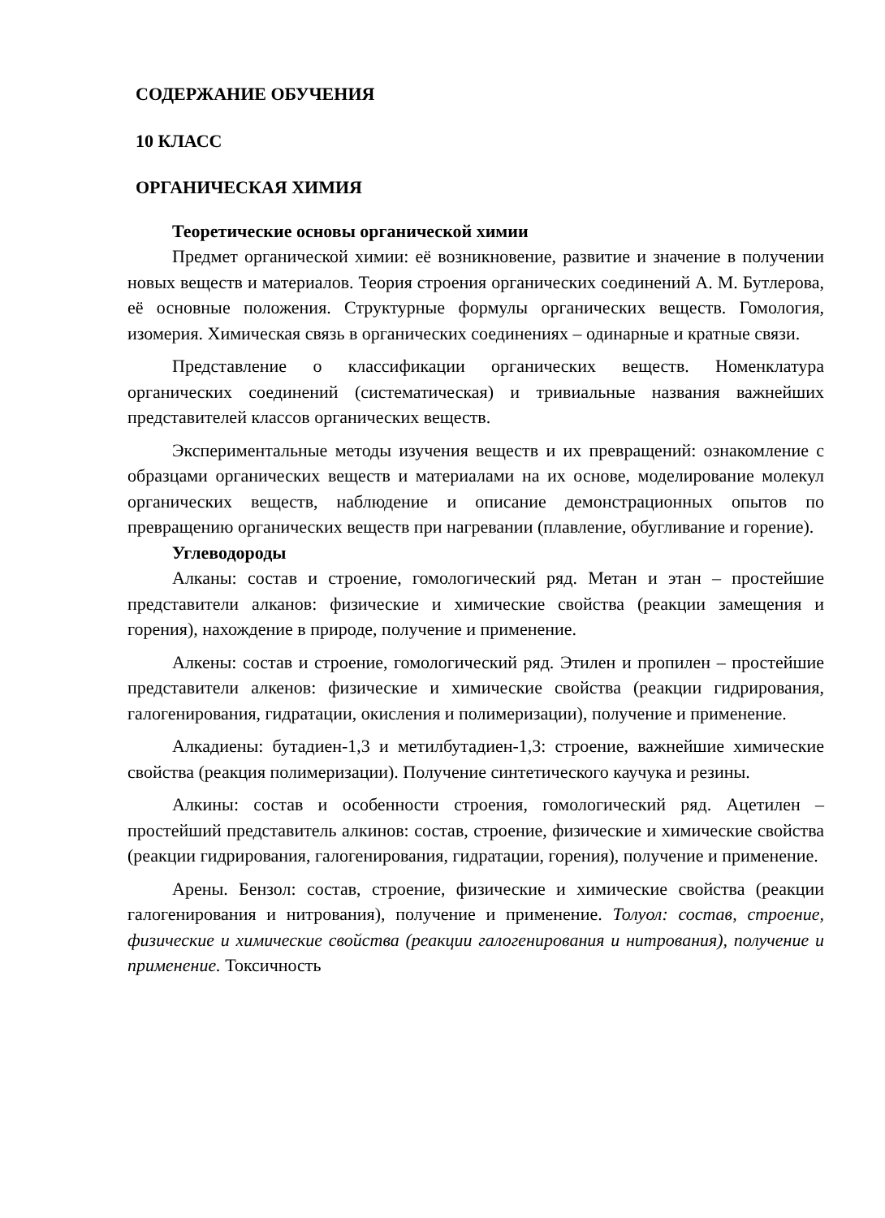СОДЕРЖАНИЕ ОБУЧЕНИЯ
10 КЛАСС
ОРГАНИЧЕСКАЯ ХИМИЯ
Теоретические основы органической химии
Предмет органической химии: её возникновение, развитие и значение в получении новых веществ и материалов. Теория строения органических соединений А. М. Бутлерова, её основные положения. Структурные формулы органических веществ. Гомология, изомерия. Химическая связь в органических соединениях – одинарные и кратные связи.
Представление о классификации органических веществ. Номенклатура органических соединений (систематическая) и тривиальные названия важнейших представителей классов органических веществ.
Экспериментальные методы изучения веществ и их превращений: ознакомление с образцами органических веществ и материалами на их основе, моделирование молекул органических веществ, наблюдение и описание демонстрационных опытов по превращению органических веществ при нагревании (плавление, обугливание и горение).
Углеводороды
Алканы: состав и строение, гомологический ряд. Метан и этан – простейшие представители алканов: физические и химические свойства (реакции замещения и горения), нахождение в природе, получение и применение.
Алкены: состав и строение, гомологический ряд. Этилен и пропилен – простейшие представители алкенов: физические и химические свойства (реакции гидрирования, галогенирования, гидратации, окисления и полимеризации), получение и применение.
Алкадиены: бутадиен-1,3 и метилбутадиен-1,3: строение, важнейшие химические свойства (реакция полимеризации). Получение синтетического каучука и резины.
Алкины: состав и особенности строения, гомологический ряд. Ацетилен – простейший представитель алкинов: состав, строение, физические и химические свойства (реакции гидрирования, галогенирования, гидратации, горения), получение и применение.
Арены. Бензол: состав, строение, физические и химические свойства (реакции галогенирования и нитрования), получение и применение. Толуол: состав, строение, физические и химические свойства (реакции галогенирования и нитрования), получение и применение. Токсичность